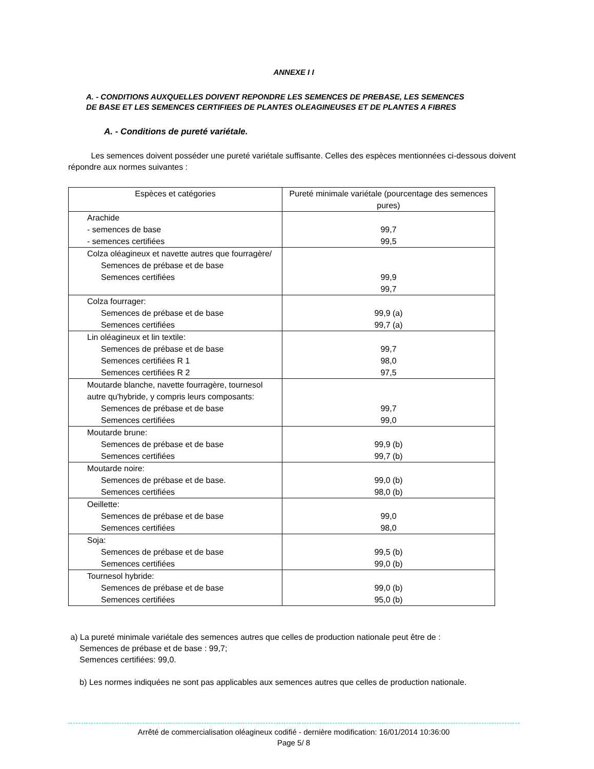ANNEXE I I
A. - CONDITIONS AUXQUELLES DOIVENT REPONDRE LES SEMENCES DE PREBASE, LES SEMENCES
DE BASE ET LES SEMENCES CERTIFIEES DE PLANTES OLEAGINEUSES ET DE PLANTES A FIBRES
A. - Conditions de pureté variétale.
Les semences doivent posséder une pureté variétale suffisante. Celles des espèces mentionnées ci-dessous doivent répondre aux normes suivantes :
| Espèces et catégories | Pureté minimale variétale (pourcentage des semences pures) |
| --- | --- |
| Arachide - semences de base - semences certifiées | 99,7 99,5 |
| Colza oléagineux et navette autres que fourragère/ Semences de prébase et de base Semences certifiées | 99,9 99,7 |
| Colza fourrager: Semences de prébase et de base Semences certifiées | 99,9 (a) 99,7 (a) |
| Lin oléagineux et lin textile: Semences de prébase et de base Semences certifiées R 1 Semences certifiées R 2 | 99,7 98,0 97,5 |
| Moutarde blanche, navette fourragère, tournesol autre qu'hybride, y compris leurs composants: Semences de prébase et de base Semences certifiées | 99,7 99,0 |
| Moutarde brune: Semences de prébase et de base Semences certifiées | 99,9 (b) 99,7 (b) |
| Moutarde noire: Semences de prébase et de base. Semences certifiées | 99,0 (b) 98,0 (b) |
| Oeillette: Semences de prébase et de base Semences certifiées | 99,0 98,0 |
| Soja: Semences de prébase et de base Semences certifiées | 99,5 (b) 99,0 (b) |
| Tournesol hybride: Semences de prébase et de base Semences certifiées | 99,0 (b) 95,0 (b) |
a) La pureté minimale variétale des semences autres que celles de production nationale peut être de :
Semences de prébase et de base : 99,7;
Semences certifiées: 99,0.
b) Les normes indiquées ne sont pas applicables aux semences autres que celles de production nationale.
Arrêté de commercialisation oléagineux codifié - dernière modification: 16/01/2014 10:36:00
Page 5/ 8